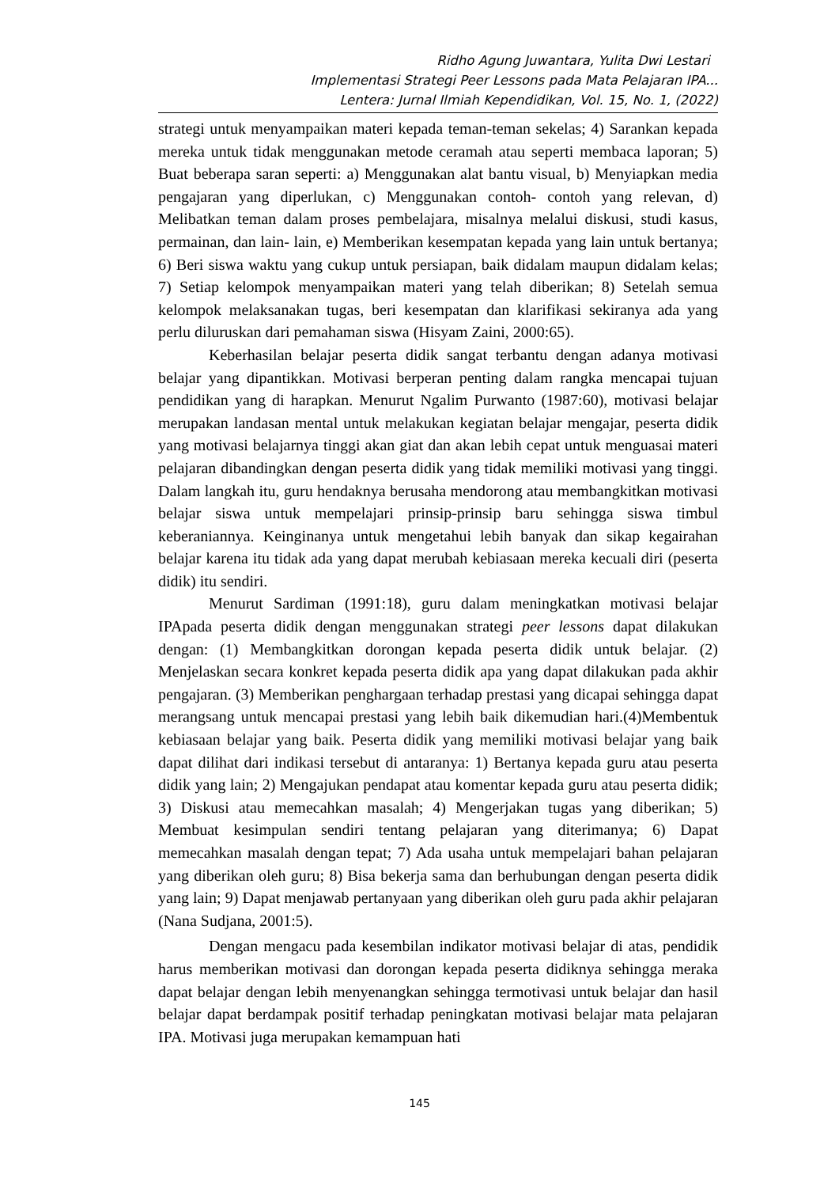Ridho Agung Juwantara, Yulita Dwi Lestari
Implementasi Strategi Peer Lessons pada Mata Pelajaran IPA...
Lentera: Jurnal Ilmiah Kependidikan, Vol. 15, No. 1, (2022)
strategi untuk menyampaikan materi kepada teman-teman sekelas; 4) Sarankan kepada mereka untuk tidak menggunakan metode ceramah atau seperti membaca laporan; 5) Buat beberapa saran seperti: a) Menggunakan alat bantu visual, b) Menyiapkan media pengajaran yang diperlukan, c) Menggunakan contoh- contoh yang relevan, d) Melibatkan teman dalam proses pembelajara, misalnya melalui diskusi, studi kasus, permainan, dan lain- lain, e) Memberikan kesempatan kepada yang lain untuk bertanya; 6) Beri siswa waktu yang cukup untuk persiapan, baik didalam maupun didalam kelas; 7) Setiap kelompok menyampaikan materi yang telah diberikan; 8) Setelah semua kelompok melaksanakan tugas, beri kesempatan dan klarifikasi sekiranya ada yang perlu diluruskan dari pemahaman siswa (Hisyam Zaini, 2000:65).
Keberhasilan belajar peserta didik sangat terbantu dengan adanya motivasi belajar yang dipantikkan. Motivasi berperan penting dalam rangka mencapai tujuan pendidikan yang di harapkan. Menurut Ngalim Purwanto (1987:60), motivasi belajar merupakan landasan mental untuk melakukan kegiatan belajar mengajar, peserta didik yang motivasi belajarnya tinggi akan giat dan akan lebih cepat untuk menguasai materi pelajaran dibandingkan dengan peserta didik yang tidak memiliki motivasi yang tinggi. Dalam langkah itu, guru hendaknya berusaha mendorong atau membangkitkan motivasi belajar siswa untuk mempelajari prinsip-prinsip baru sehingga siswa timbul keberaniannya. Keinginanya untuk mengetahui lebih banyak dan sikap kegairahan belajar karena itu tidak ada yang dapat merubah kebiasaan mereka kecuali diri (peserta didik) itu sendiri.
Menurut Sardiman (1991:18), guru dalam meningkatkan motivasi belajar IPApada peserta didik dengan menggunakan strategi peer lessons dapat dilakukan dengan: (1) Membangkitkan dorongan kepada peserta didik untuk belajar. (2) Menjelaskan secara konkret kepada peserta didik apa yang dapat dilakukan pada akhir pengajaran. (3) Memberikan penghargaan terhadap prestasi yang dicapai sehingga dapat merangsang untuk mencapai prestasi yang lebih baik dikemudian hari.(4)Membentuk kebiasaan belajar yang baik. Peserta didik yang memiliki motivasi belajar yang baik dapat dilihat dari indikasi tersebut di antaranya: 1) Bertanya kepada guru atau peserta didik yang lain; 2) Mengajukan pendapat atau komentar kepada guru atau peserta didik; 3) Diskusi atau memecahkan masalah; 4) Mengerjakan tugas yang diberikan; 5) Membuat kesimpulan sendiri tentang pelajaran yang diterimanya; 6) Dapat memecahkan masalah dengan tepat; 7) Ada usaha untuk mempelajari bahan pelajaran yang diberikan oleh guru; 8) Bisa bekerja sama dan berhubungan dengan peserta didik yang lain; 9) Dapat menjawab pertanyaan yang diberikan oleh guru pada akhir pelajaran (Nana Sudjana, 2001:5).
Dengan mengacu pada kesembilan indikator motivasi belajar di atas, pendidik harus memberikan motivasi dan dorongan kepada peserta didiknya sehingga meraka dapat belajar dengan lebih menyenangkan sehingga termotivasi untuk belajar dan hasil belajar dapat berdampak positif terhadap peningkatan motivasi belajar mata pelajaran IPA. Motivasi juga merupakan kemampuan hati
145